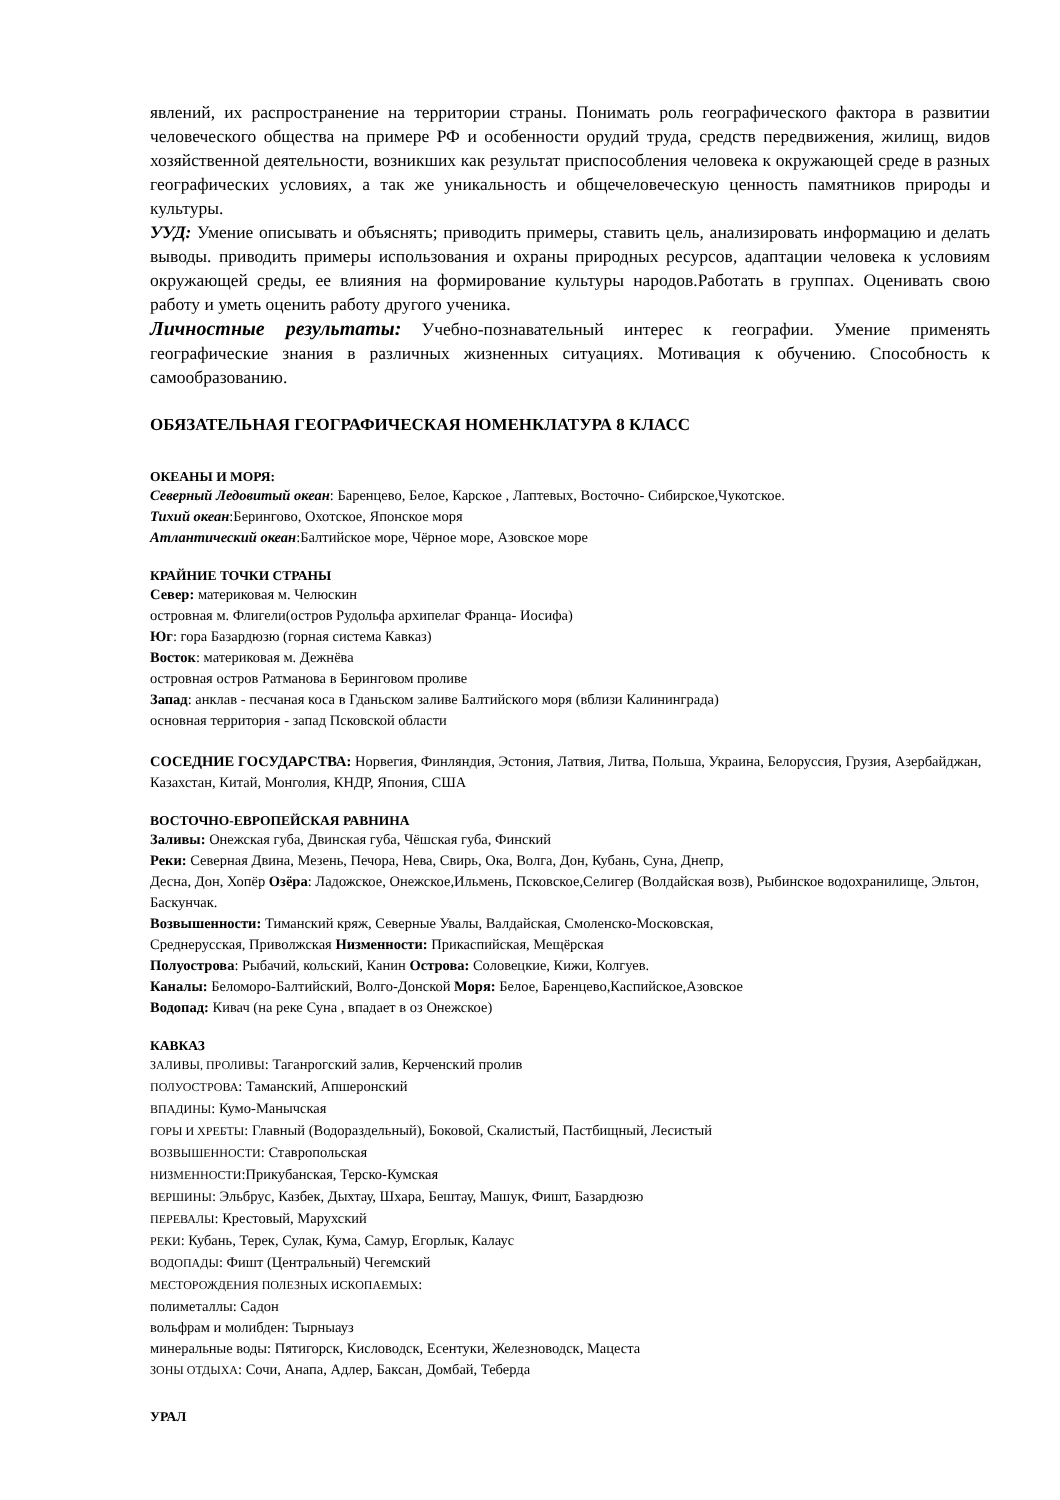явлений, их распространение на территории страны. Понимать роль географического фактора в развитии человеческого общества на примере РФ и особенности орудий труда, средств передвижения, жилищ, видов хозяйственной деятельности, возникших как результат приспособления человека к окружающей среде в разных географических условиях, а так же уникальность и общечеловеческую ценность памятников природы и культуры.
УУД: Умение описывать и объяснять; приводить примеры, ставить цель, анализировать информацию и делать выводы. приводить примеры использования и охраны природных ресурсов, адаптации человека к условиям окружающей среды, ее влияния на формирование культуры народов.Работать в группах. Оценивать свою работу и уметь оценить работу другого ученика.
Личностные результаты: Учебно-познавательный интерес к географии. Умение применять географические знания в различных жизненных ситуациях. Мотивация к обучению. Способность к самообразованию.
ОБЯЗАТЕЛЬНАЯ ГЕОГРАФИЧЕСКАЯ НОМЕНКЛАТУРА 8 КЛАСС
ОКЕАНЫ И МОРЯ:
Северный Ледовитый океан: Баренцево, Белое, Карское , Лаптевых, Восточно- Сибирское,Чукотское.
Тихий океан:Берингово, Охотское, Японское моря
Атлантический океан:Балтийское море, Чёрное море, Азовское море
КРАЙНИЕ ТОЧКИ СТРАНЫ
Север: материковая м. Челюскин
островная м. Флигели(остров Рудольфа архипелаг Франца- Иосифа)
Юг: гора Базардюзю (горная система Кавказ)
Восток: материковая м. Дежнёва
островная остров Ратманова в Беринговом проливе
Запад: анклав - песчаная коса в Гданьском заливе Балтийского моря (вблизи Калининграда)
основная территория - запад Псковской области
СОСЕДНИЕ ГОСУДАРСТВА: Норвегия, Финляндия, Эстония, Латвия, Литва, Польша, Украина, Белоруссия, Грузия, Азербайджан, Казахстан, Китай, Монголия, КНДР, Япония, США
ВОСТОЧНО-ЕВРОПЕЙСКАЯ РАВНИНА
Заливы: Онежская губа, Двинская губа, Чёшская губа, Финский
Реки: Северная Двина, Мезень, Печора, Нева, Свирь, Ока, Волга, Дон, Кубань, Суна, Днепр,
Десна, Дон, Хопёр Озёра: Ладожское, Онежское,Ильмень, Псковское,Селигер (Волдайская возв), Рыбинское водохранилище, Эльтон, Баскунчак.
Возвышенности: Тиманский кряж, Северные Увалы, Валдайская, Смоленско-Московская,
Среднерусская, Приволжская Низменности: Прикаспийская, Мещёрская
Полуострова: Рыбачий, кольский, Канин Острова: Соловецкие, Кижи, Колгуев.
Каналы: Беломоро-Балтийский, Волго-Донской Моря: Белое, Баренцево,Каспийское,Азовское
Водопад: Кивач (на реке Суна , впадает в оз Онежское)
КАВКАЗ
ЗАЛИВЫ, ПРОЛИВЫ: Таганрогский залив, Керченский пролив
ПОЛУОСТРОВА: Таманский, Апшеронский
ВПАДИНЫ: Кумо-Манычская
ГОРЫ И ХРЕБТЫ: Главный (Водораздельный), Боковой, Скалистый, Пастбищный, Лесистый
ВОЗВЫШЕННОСТИ: Ставропольская
НИЗМЕННОСТИ:Прикубанская, Терско-Кумская
ВЕРШИНЫ: Эльбрус, Казбек, Дыхтау, Шхара, Бештау, Машук, Фишт, Базардюзю
ПЕРЕВАЛЫ: Крестовый, Марухский
РЕКИ: Кубань, Терек, Сулак, Кума, Самур, Егорлык, Калаус
ВОДОПАДЫ: Фишт (Центральный) Чегемский
МЕСТОРОЖДЕНИЯ ПОЛЕЗНЫХ ИСКОПАЕМЫХ:
полиметаллы: Садон
вольфрам и молибден: Тырныауз
минеральные воды: Пятигорск, Кисловодск, Есентуки, Железноводск, Мацеста
ЗОНЫ ОТДЫХА: Сочи, Анапа, Адлер, Баксан, Домбай, Теберда
УРАЛ